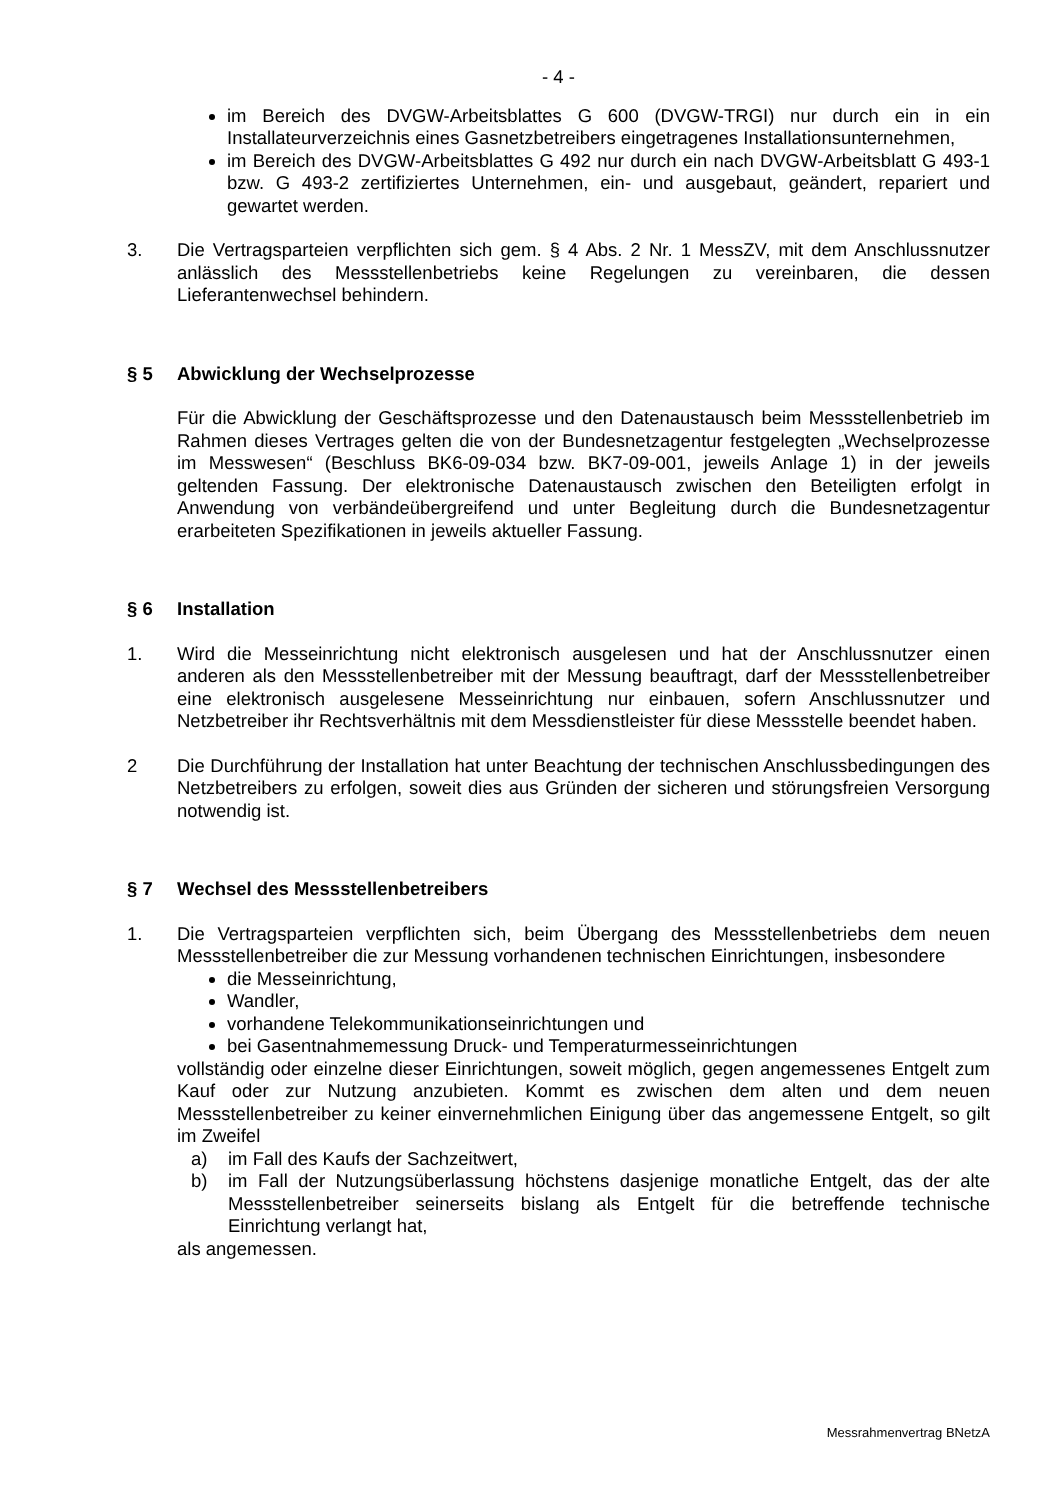- 4 -
im Bereich des DVGW-Arbeitsblattes G 600 (DVGW-TRGI) nur durch ein in ein Installateurverzeichnis eines Gasnetzbetreibers eingetragenes Installations­unternehmen,
im Bereich des DVGW-Arbeitsblattes G 492 nur durch ein nach DVGW-Arbeitsblatt G 493-1 bzw. G 493-2 zertifiziertes Unternehmen, ein- und ausgebaut, geändert, repariert und gewartet werden.
3. Die Vertragsparteien verpflichten sich gem. § 4 Abs. 2 Nr. 1 MessZV, mit dem Anschlussnutzer anlässlich des Messstellenbetriebs keine Regelungen zu vereinbaren, die dessen Lieferantenwechsel behindern.
§ 5 Abwicklung der Wechselprozesse
Für die Abwicklung der Geschäftsprozesse und den Datenaustausch beim Messstellenbetrieb im Rahmen dieses Vertrages gelten die von der Bundesnetzagentur festgelegten „Wechselprozesse im Messwesen“ (Beschluss BK6-09-034 bzw. BK7-09-001, jeweils Anlage 1) in der jeweils geltenden Fassung. Der elektronische Datenaustausch zwischen den Beteiligten erfolgt in Anwendung von verbändeübergreifend und unter Begleitung durch die Bundesnetzagentur erarbeiteten Spezifikationen in jeweils aktueller Fassung.
§ 6 Installation
1. Wird die Messeinrichtung nicht elektronisch ausgelesen und hat der Anschlussnutzer einen anderen als den Messstellenbetreiber mit der Messung beauftragt, darf der Messstellenbetreiber eine elektronisch ausgelesene Messeinrichtung nur einbauen, sofern Anschlussnutzer und Netzbetreiber ihr Rechtsverhältnis mit dem Messdienstleister für diese Messstelle beendet haben.
2 Die Durchführung der Installation hat unter Beachtung der technischen Anschlussbedingungen des Netzbetreibers zu erfolgen, soweit dies aus Gründen der sicheren und störungsfreien Versorgung notwendig ist.
§ 7 Wechsel des Messstellenbetreibers
1. Die Vertragsparteien verpflichten sich, beim Übergang des Messstellenbetriebs dem neuen Messstellenbetreiber die zur Messung vorhandenen technischen Einrichtungen, insbesondere
die Messeinrichtung,
Wandler,
vorhandene Telekommunikationseinrichtungen und
bei Gasentnahmemessung Druck- und Temperaturmesseinrichtungen
vollständig oder einzelne dieser Einrichtungen, soweit möglich, gegen angemessenes Entgelt zum Kauf oder zur Nutzung anzubieten. Kommt es zwischen dem alten und dem neuen Messstellenbetreiber zu keiner einvernehmlichen Einigung über das angemessene Entgelt, so gilt im Zweifel
a) im Fall des Kaufs der Sachzeitwert,
b) im Fall der Nutzungsüberlassung höchstens dasjenige monatliche Entgelt, das der alte Messstellenbetreiber seinerseits bislang als Entgelt für die betreffende technische Einrichtung verlangt hat,
als angemessen.
Messrahmenvertrag BNetzA